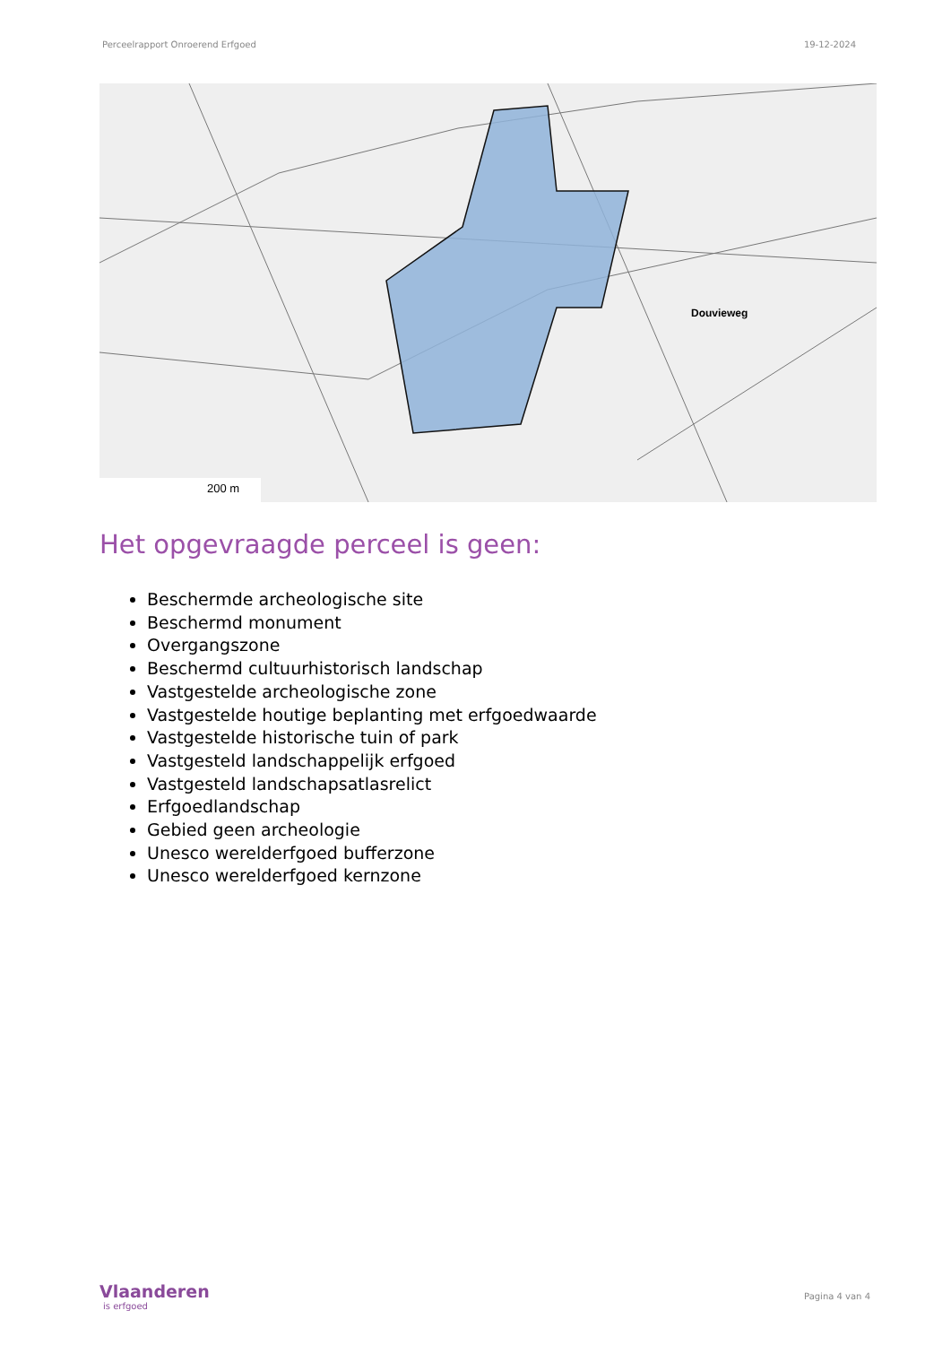Perceelrapport Onroerend Erfgoed 19-12-2024
200 m
Douvieweg
Het opgevraagde perceel is geen:
Beschermde archeologische site
Beschermd monument
Overgangszone
Beschermd cultuurhistorisch landschap
Vastgestelde archeologische zone
Vastgestelde houtige beplanting met erfgoedwaarde
Vastgestelde historische tuin of park
Vastgesteld landschappelijk erfgoed
Vastgesteld landschapsatlasrelict
Erfgoedlandschap
Gebied geen archeologie
Unesco werelderfgoed bufferzone
Unesco werelderfgoed kernzone
Vlaanderen
is erfgoed
Pagina 4 van 4